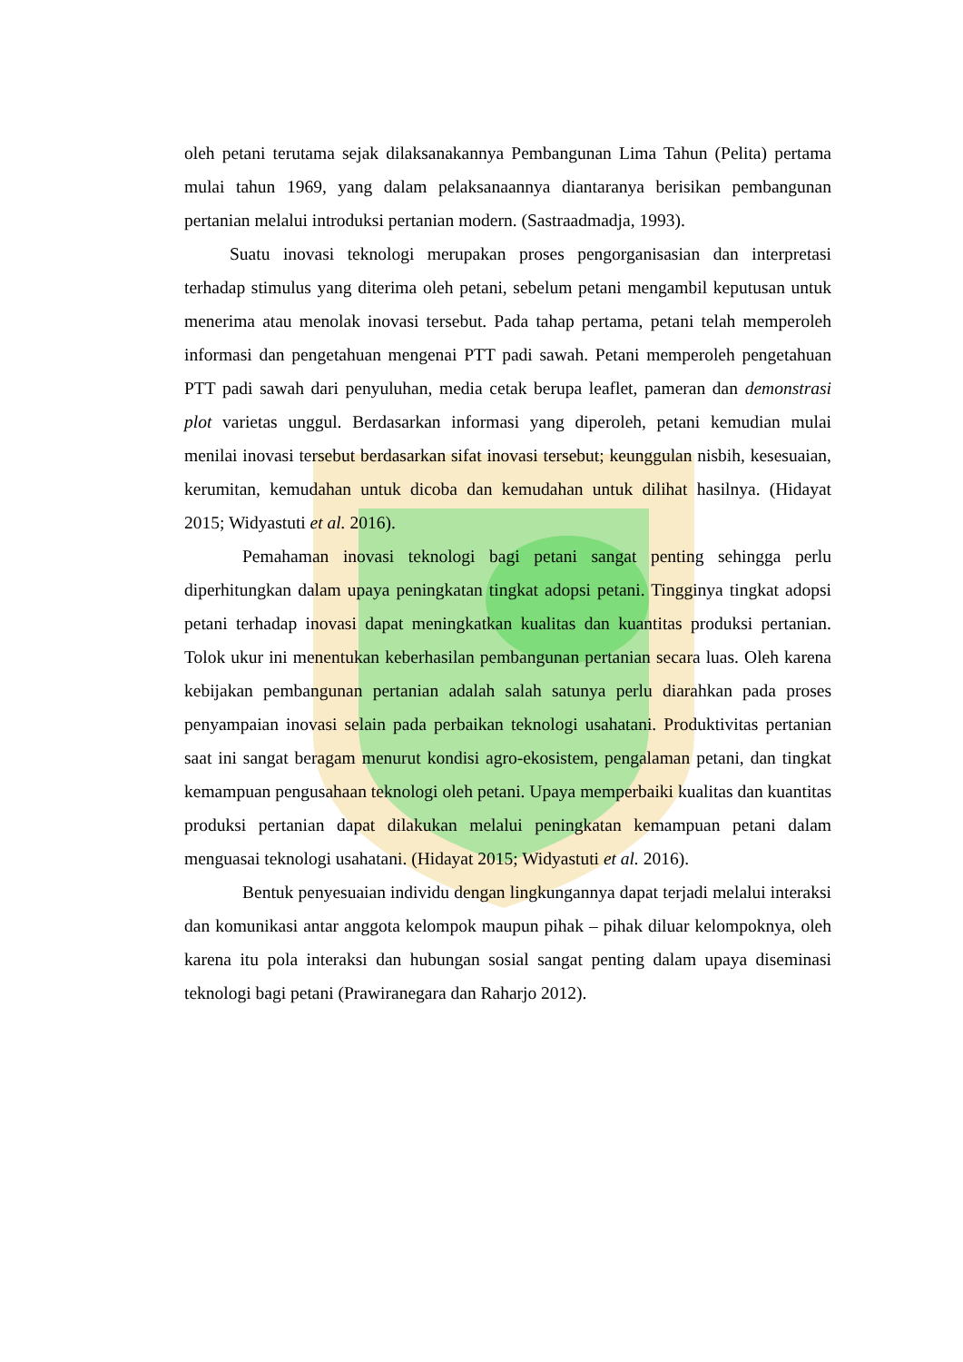oleh petani terutama sejak dilaksanakannya Pembangunan Lima Tahun (Pelita) pertama mulai tahun 1969, yang dalam pelaksanaannya diantaranya berisikan pembangunan pertanian melalui introduksi pertanian modern. (Sastraadmadja, 1993).
Suatu inovasi teknologi merupakan proses pengorganisasian dan interpretasi terhadap stimulus yang diterima oleh petani, sebelum petani mengambil keputusan untuk menerima atau menolak inovasi tersebut. Pada tahap pertama, petani telah memperoleh informasi dan pengetahuan mengenai PTT padi sawah. Petani memperoleh pengetahuan PTT padi sawah dari penyuluhan, media cetak berupa leaflet, pameran dan demonstrasi plot varietas unggul. Berdasarkan informasi yang diperoleh, petani kemudian mulai menilai inovasi tersebut berdasarkan sifat inovasi tersebut; keunggulan nisbih, kesesuaian, kerumitan, kemudahan untuk dicoba dan kemudahan untuk dilihat hasilnya. (Hidayat 2015; Widyastuti et al. 2016).
Pemahaman inovasi teknologi bagi petani sangat penting sehingga perlu diperhitungkan dalam upaya peningkatan tingkat adopsi petani. Tingginya tingkat adopsi petani terhadap inovasi dapat meningkatkan kualitas dan kuantitas produksi pertanian. Tolok ukur ini menentukan keberhasilan pembangunan pertanian secara luas. Oleh karena kebijakan pembangunan pertanian adalah salah satunya perlu diarahkan pada proses penyampaian inovasi selain pada perbaikan teknologi usahatani. Produktivitas pertanian saat ini sangat beragam menurut kondisi agro-ekosistem, pengalaman petani, dan tingkat kemampuan pengusahaan teknologi oleh petani. Upaya memperbaiki kualitas dan kuantitas produksi pertanian dapat dilakukan melalui peningkatan kemampuan petani dalam menguasai teknologi usahatani. (Hidayat 2015; Widyastuti et al. 2016).
Bentuk penyesuaian individu dengan lingkungannya dapat terjadi melalui interaksi dan komunikasi antar anggota kelompok maupun pihak – pihak diluar kelompoknya, oleh karena itu pola interaksi dan hubungan sosial sangat penting dalam upaya diseminasi teknologi bagi petani (Prawiranegara dan Raharjo 2012).